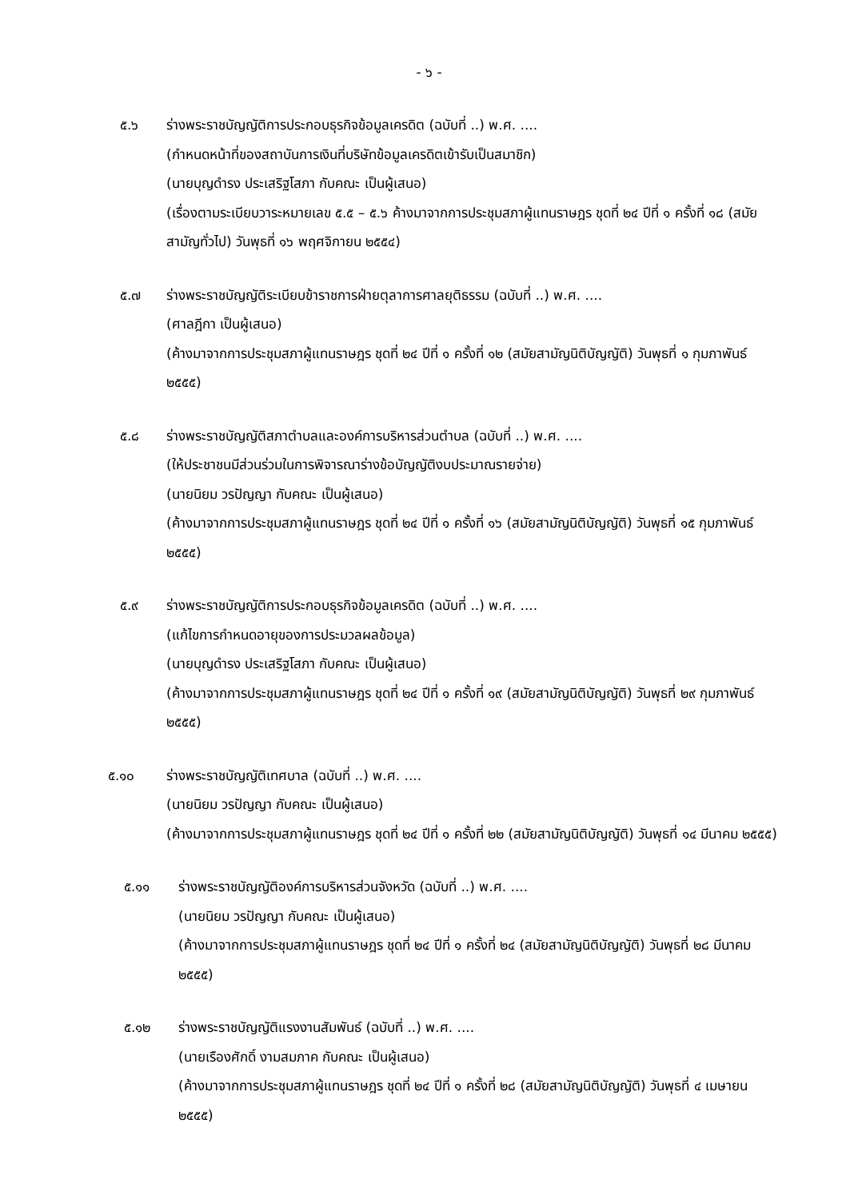- ๖ -
๕.๖ ร่างพระราชบัญญัติการประกอบธุรกิจข้อมูลเครดิต (ฉบับที่ ..) พ.ศ. ....
(กำหนดหน้าที่ของสถาบันการเงินที่บริษัทข้อมูลเครดิตเข้ารับเป็นสมาชิก)
(นายบุญดำรง ประเสริฐโสภา กับคณะ เป็นผู้เสนอ)
(เรื่องตามระเบียบวาระหมายเลข ๕.๕ – ๕.๖ ค้างมาจากการประชุมสภาผู้แทนราษฎร ชุดที่ ๒๔ ปีที่ ๑ ครั้งที่ ๑๘ (สมัยสามัญทั่วไป) วันพุธที่ ๑๖ พฤศจิกายน ๒๕๕๔)
๕.๗ ร่างพระราชบัญญัติระเบียบข้าราชการฝ่ายตุลาการศาลยุติธรรม (ฉบับที่ ..) พ.ศ. ....
(ศาลฎีกา เป็นผู้เสนอ)
(ค้างมาจากการประชุมสภาผู้แทนราษฎร ชุดที่ ๒๔ ปีที่ ๑ ครั้งที่ ๑๒ (สมัยสามัญนิติบัญญัติ) วันพุธที่ ๑ กุมภาพันธ์ ๒๕๕๕)
๕.๘ ร่างพระราชบัญญัติสภาตำบลและองค์การบริหารส่วนตำบล (ฉบับที่ ..) พ.ศ. ....
(ให้ประชาชนมีส่วนร่วมในการพิจารณาร่างข้อบัญญัติงบประมาณรายจ่าย)
(นายนิยม วรปัญญา กับคณะ เป็นผู้เสนอ)
(ค้างมาจากการประชุมสภาผู้แทนราษฎร ชุดที่ ๒๔ ปีที่ ๑ ครั้งที่ ๑๖ (สมัยสามัญนิติบัญญัติ) วันพุธที่ ๑๕ กุมภาพันธ์ ๒๕๕๕)
๕.๙ ร่างพระราชบัญญัติการประกอบธุรกิจข้อมูลเครดิต (ฉบับที่ ..) พ.ศ. ....
(แก้ไขการกำหนดอายุของการประมวลผลข้อมูล)
(นายบุญดำรง ประเสริฐโสภา กับคณะ เป็นผู้เสนอ)
(ค้างมาจากการประชุมสภาผู้แทนราษฎร ชุดที่ ๒๔ ปีที่ ๑ ครั้งที่ ๑๙ (สมัยสามัญนิติบัญญัติ) วันพุธที่ ๒๙ กุมภาพันธ์ ๒๕๕๕)
๕.๑๐ ร่างพระราชบัญญัติเทศบาล (ฉบับที่ ..) พ.ศ. ....
(นายนิยม วรปัญญา กับคณะ เป็นผู้เสนอ)
(ค้างมาจากการประชุมสภาผู้แทนราษฎร ชุดที่ ๒๔ ปีที่ ๑ ครั้งที่ ๒๒ (สมัยสามัญนิติบัญญัติ) วันพุธที่ ๑๔ มีนาคม ๒๕๕๕)
๕.๑๑ ร่างพระราชบัญญัติองค์การบริหารส่วนจังหวัด (ฉบับที่ ..) พ.ศ. ....
(นายนิยม วรปัญญา กับคณะ เป็นผู้เสนอ)
(ค้างมาจากการประชุมสภาผู้แทนราษฎร ชุดที่ ๒๔ ปีที่ ๑ ครั้งที่ ๒๔ (สมัยสามัญนิติบัญญัติ) วันพุธที่ ๒๘ มีนาคม ๒๕๕๕)
๕.๑๒ ร่างพระราชบัญญัติแรงงานสัมพันธ์ (ฉบับที่ ..) พ.ศ. ....
(นายเรืองศักดิ์ งามสมภาค กับคณะ เป็นผู้เสนอ)
(ค้างมาจากการประชุมสภาผู้แทนราษฎร ชุดที่ ๒๔ ปีที่ ๑ ครั้งที่ ๒๘ (สมัยสามัญนิติบัญญัติ) วันพุธที่ ๔ เมษายน ๒๕๕๕)